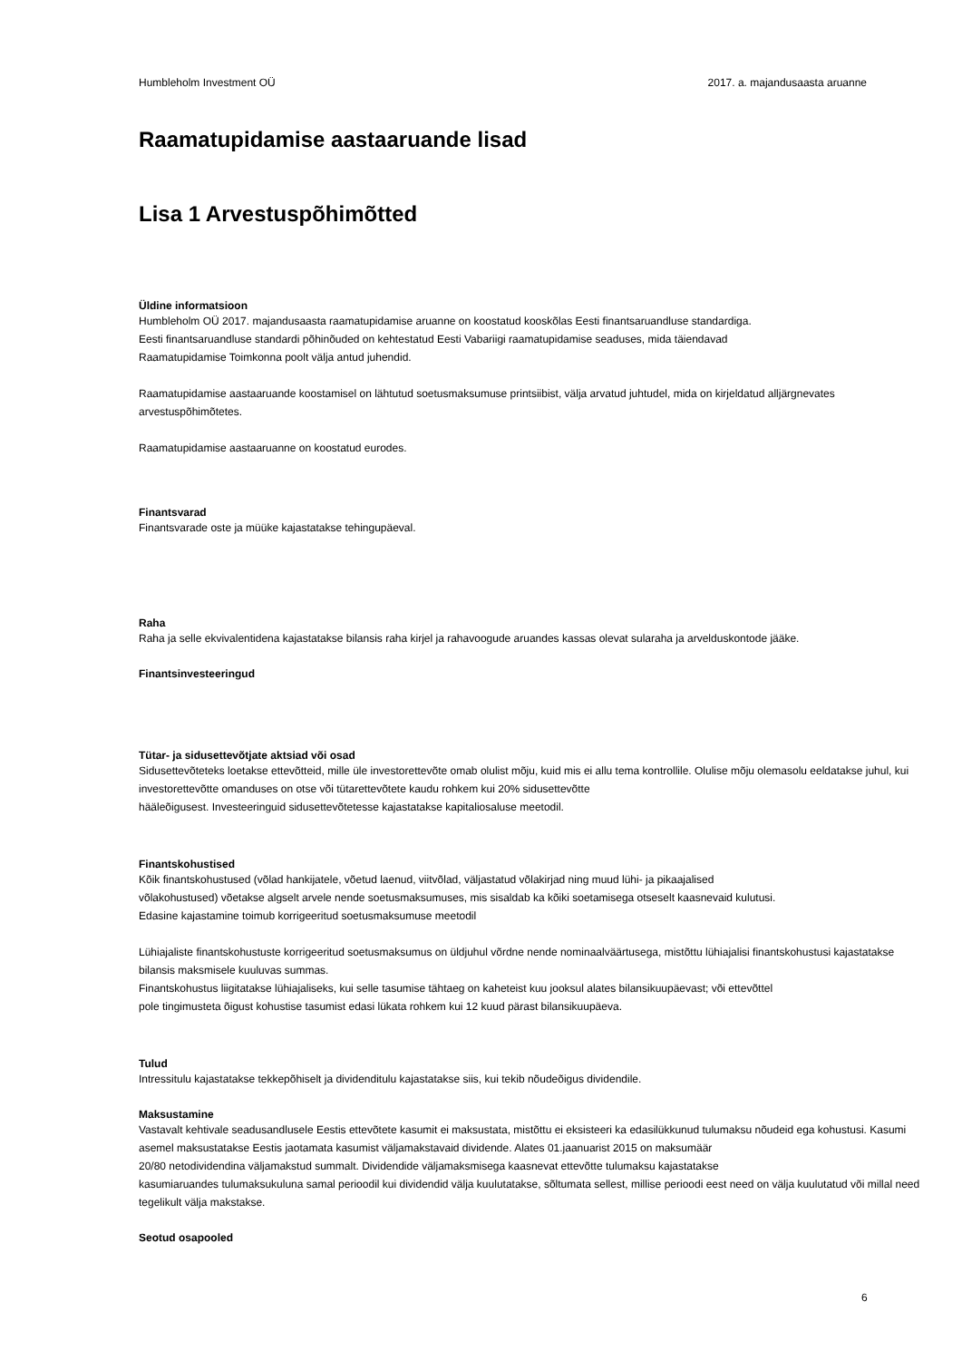Humbleholm Investment OÜ 2017. a. majandusaasta aruanne
Raamatupidamise aastaaruande lisad
Lisa 1 Arvestuspõhimõtted
Üldine informatsioon
Humbleholm OÜ 2017. majandusaasta raamatupidamise aruanne on koostatud kooskõlas Eesti finantsaruandluse standardiga.
Eesti finantsaruandluse standardi põhinõuded on kehtestatud Eesti Vabariigi raamatupidamise seaduses, mida täiendavad
Raamatupidamise Toimkonna poolt välja antud juhendid.
Raamatupidamise aastaaruande koostamisel on lähtutud soetusmaksumuse printsiibist, välja arvatud juhtudel, mida on kirjeldatud alljärgnevates arvestuspõhimõtetes.
Raamatupidamise aastaaruanne on koostatud eurodes.
Finantsvarad
Finantsvarade oste ja müüke kajastatakse tehingupäeval.
Raha
Raha ja selle ekvivalentidena kajastatakse bilansis raha kirjel ja rahavoogude aruandes kassas olevat sularaha ja arvelduskontode jääke.
Finantsinvesteeringud
Tütar- ja sidusettevõtjate aktsiad või osad
Sidusettevõteteks loetakse ettevõtteid, mille üle investorettevõte omab olulist mõju, kuid mis ei allu tema kontrollile. Olulise mõju olemasolu eeldatakse juhul, kui investorettevõtte omanduses on otse või tütarettevõtete kaudu rohkem kui 20% sidusettevõtte
hääleõigusest. Investeeringuid sidusettevõtetesse kajastatakse kapitaliosaluse meetodil.
Finantskohustised
Kõik finantskohustused (võlad hankijatele, võetud laenud, viitvõlad, väljastatud võlakirjad ning muud lühi- ja pikaajalised
võlakohustused) võetakse algselt arvele nende soetusmaksumuses, mis sisaldab ka kõiki soetamisega otseselt kaasnevaid kulutusi.
Edasine kajastamine toimub korrigeeritud soetusmaksumuse meetodil
Lühiajaliste finantskohustuste korrigeeritud soetusmaksumus on üldjuhul võrdne nende nominaalväärtusega, mistõttu lühiajalisi finantskohustusi kajastatakse bilansis maksmisele kuuluvas summas.
Finantskohustus liigitatakse lühiajaliseks, kui selle tasumise tähtaeg on kaheteist kuu jooksul alates bilansikuupäevast; või ettevõttel
pole tingimusteta õigust kohustise tasumist edasi lükata rohkem kui 12 kuud pärast bilansikuupäeva.
Tulud
Intressitulu kajastatakse tekkepõhiselt ja dividenditulu kajastatakse siis, kui tekib nõudeõigus dividendile.
Maksustamine
Vastavalt kehtivale seadusandlusele Eestis ettevõtete kasumit ei maksustata, mistõttu ei eksisteeri ka edasilükkunud tulumaksu nõudeid ega kohustusi. Kasumi asemel maksustatakse Eestis jaotamata kasumist väljamakstavaid dividende. Alates 01.jaanuarist 2015 on maksumäär
20/80 netodividendina väljamakstud summalt. Dividendide väljamaksmisega kaasnevat ettevõtte tulumaksu kajastatakse
kasumiaruandes tulumaksukuluna samal perioodil kui dividendid välja kuulutatakse, sõltumata sellest, millise perioodi eest need on välja kuulutatud või millal need tegelikult välja makstakse.
Seotud osapooled
6